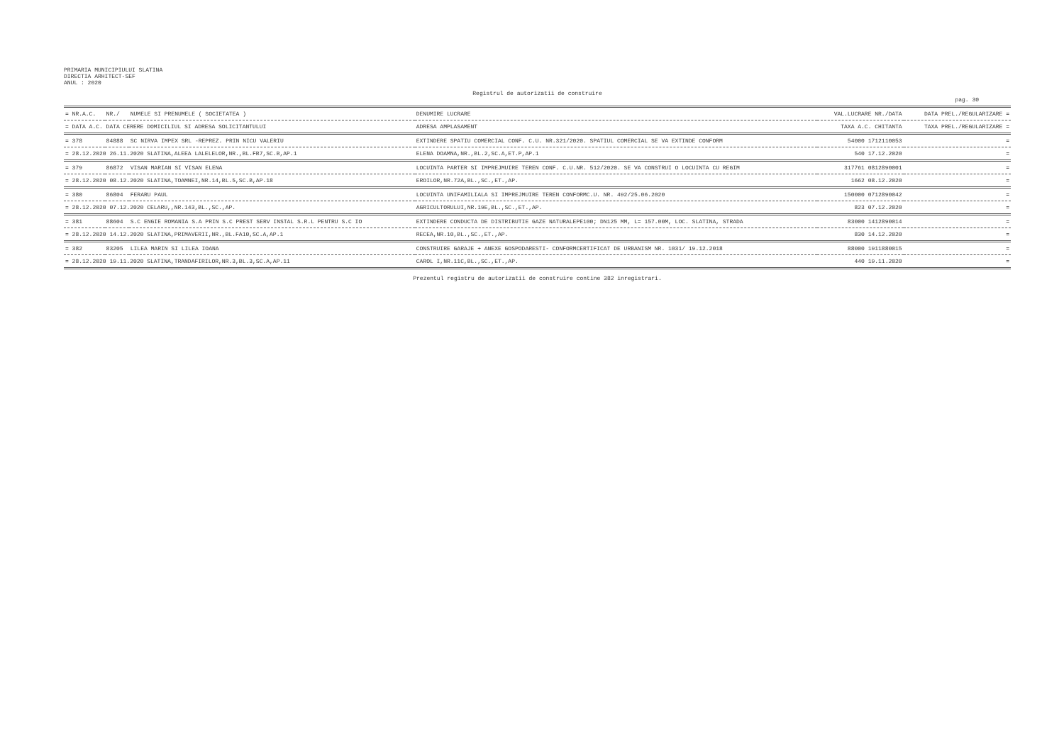PRIMARIA MUNICIPIULUI SLATINA
DIRECTIA ARHITECT-SEF
ANUL : 2020
Registrul de autorizatii de construire
pag. 30
| = NR.A.C. | NR./ | NUMELE SI PRENUMELE ( SOCIETATEA ) | DENUMIRE LUCRARE | VAL.LUCRARE NR./DATA | DATA PREL./REGULARIZARE = |
| --- | --- | --- | --- | --- | --- |
| = DATA A.C. DATA CERERE DOMICILIUL SI ADRESA SOLICITANTULUI | | | ADRESA AMPLASAMENT | TAXA A.C. CHITANTA | TAXA PREL./REGULARIZARE = |
| = 378 | 84888 | SC NIRVA IMPEX SRL -REPREZ. PRIN NICU VALERIU | EXTINDERE SPATIU COMERCIAL CONF. C.U. NR.321/2020. SPATIUL COMERCIAL SE VA EXTINDE CONFORM | 54000 1712110053 | = |
| = 28.12.2020 26.11.2020 SLATINA,ALEEA LALELELOR,NR.,BL.FB7,SC.B,AP.1 | | | ELENA DOAMNA,NR.,BL.2,SC.A,ET.P,AP.1 | 540 17.12.2020 | = |
| = 379 | 86872 | VISAN MARIAN SI VISAN ELENA | LOCUINTA PARTER SI IMPREJMUIRE TEREN CONF. C.U.NR. 512/2020. SE VA CONSTRUI O LOCUINTA CU REGIM | 317761 0812890001 | = |
| = 28.12.2020 08.12.2020 SLATINA,TOAMNEI,NR.14,BL.5,SC.B,AP.18 | | | EROILOR,NR.72A,BL.,SC.,ET.,AP. | 1662 08.12.2020 | = |
| = 380 | 86804 | FERARU PAUL | LOCUINTA UNIFAMILIALA SI IMPREJMUIRE TEREN CONFORMC.U. NR. 492/25.06.2020 | 150000 0712890042 | = |
| = 28.12.2020 07.12.2020 CELARU,,NR.143,BL.,SC.,AP. | | | AGRICULTORULUI,NR.19E,BL.,SC.,ET.,AP. | 823 07.12.2020 | = |
| = 381 | 88604 | S.C ENGIE ROMANIA S.A PRIN S.C PREST SERV INSTAL S.R.L PENTRU S.C IO | EXTINDERE CONDUCTA DE DISTRIBUTIE GAZE NATURALEPE100; DN125 MM, L= 157.00M, LOC. SLATINA, STRADA | 83000 1412890014 | = |
| = 28.12.2020 14.12.2020 SLATINA,PRIMAVERII,NR.,BL.FA10,SC.A,AP.1 | | | RECEA,NR.10,BL.,SC.,ET.,AP. | 830 14.12.2020 | = |
| = 382 | 83205 | LILEA MARIN SI LILEA IOANA | CONSTRUIRE GARAJE + ANEXE GOSPODARESTI- CONFORMCERTIFICAT DE URBANISM NR. 1031/ 19.12.2018 | 88000 1911880015 | = |
| = 28.12.2020 19.11.2020 SLATINA,TRANDAFIRILOR,NR.3,BL.3,SC.A,AP.11 | | | CAROL I,NR.11C,BL.,SC.,ET.,AP. | 440 19.11.2020 | = |
Prezentul registru de autorizatii de construire contine 382 inregistrari.